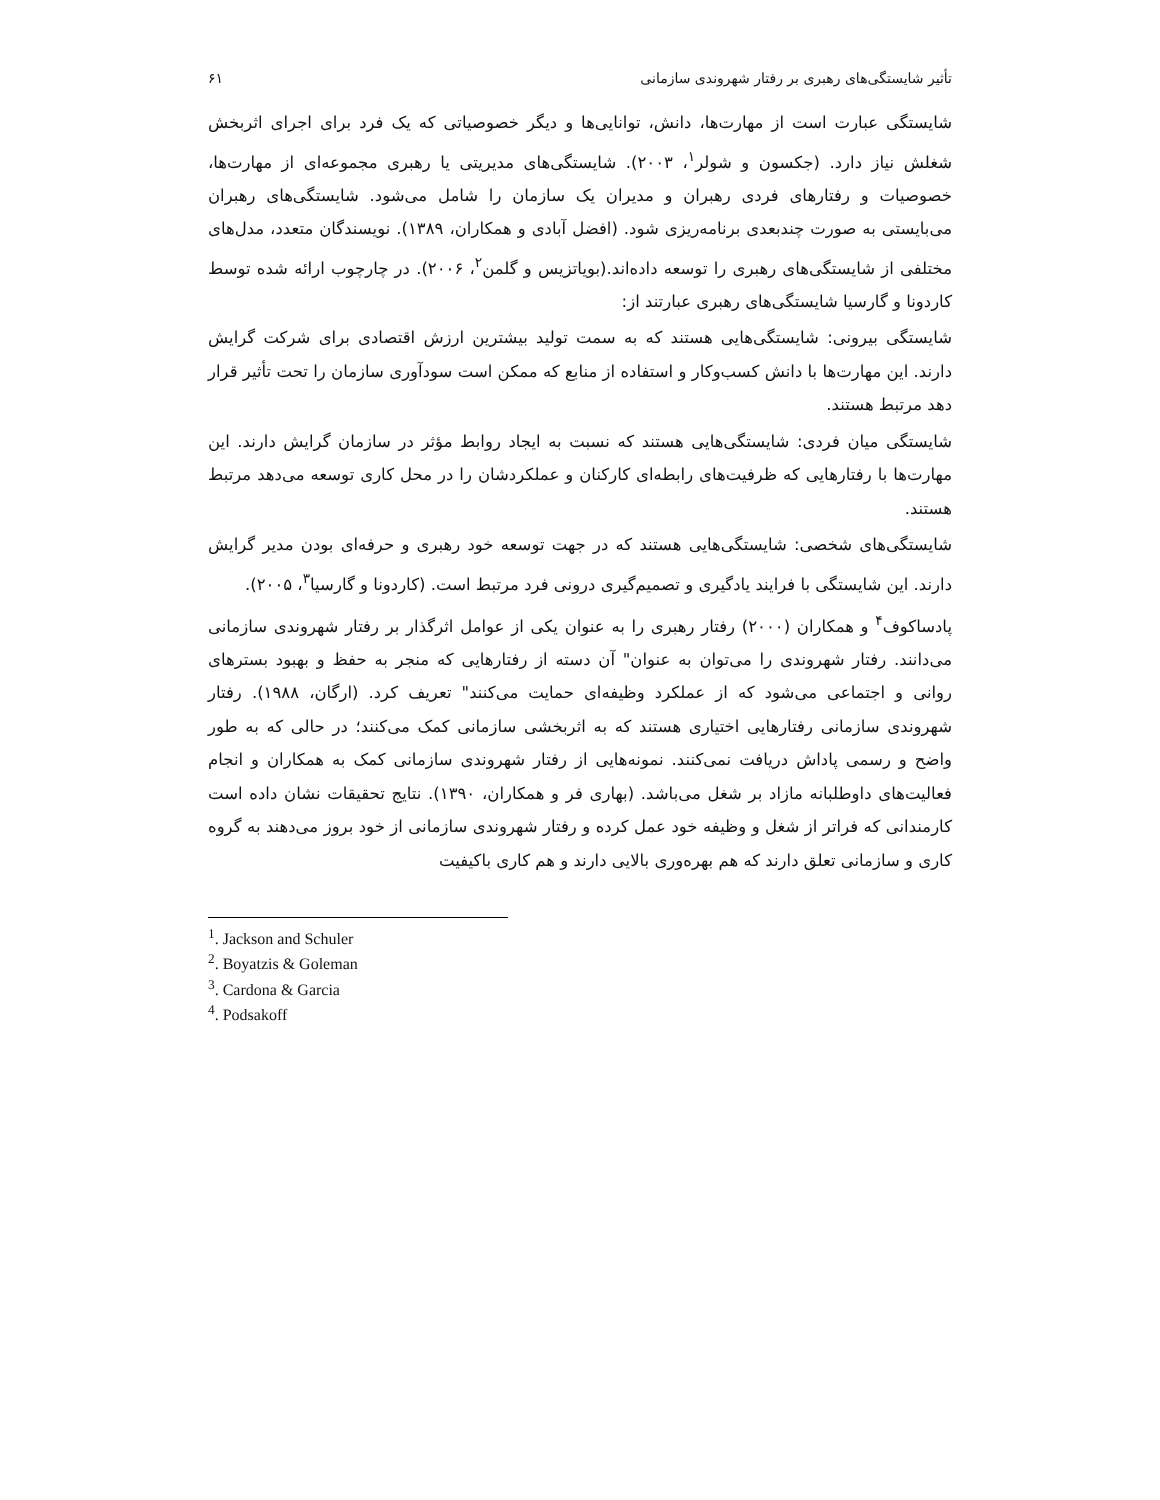تأثیر شایستگی‌های رهبری بر رفتار شهروندی سازمانی ۶۱
شایستگی عبارت است از مهارت‌ها، دانش، توانایی‌ها و دیگر خصوصیاتی که یک فرد برای اجرای اثربخش شغلش نیاز دارد. (جکسون و شولر<sup>۱</sup>، ۲۰۰۳). شایستگی‌های مدیریتی یا رهبری مجموعه‌ای از مهارت‌ها، خصوصیات و رفتارهای فردی رهبران و مدیران یک سازمان را شامل می‌شود. شایستگی‌های رهبران می‌بایستی به صورت چندبعدی برنامه‌ریزی شود. (افضل آبادی و همکاران، ۱۳۸۹). نویسندگان متعدد، مدل‌های مختلفی از شایستگی‌های رهبری را توسعه داده‌اند.(بویاتزیس و گلمن<sup>۲</sup>، ۲۰۰۶). در چارچوب ارائه شده توسط کاردونا و گارسیا شایستگی‌های رهبری عبارتند از:
شایستگی بیرونی: شایستگی‌هایی هستند که به سمت تولید بیشترین ارزش اقتصادی برای شرکت گرایش دارند. این مهارت‌ها با دانش کسب‌وکار و استفاده از منابع که ممکن است سودآوری سازمان را تحت تأثیر قرار دهد مرتبط هستند.
شایستگی میان فردی: شایستگی‌هایی هستند که نسبت به ایجاد روابط مؤثر در سازمان گرایش دارند. این مهارت‌ها با رفتارهایی که ظرفیت‌های رابطه‌ای کارکنان و عملکردشان را در محل کاری توسعه می‌دهد مرتبط هستند.
شایستگی‌های شخصی: شایستگی‌هایی هستند که در جهت توسعه خود رهبری و حرفه‌ای بودن مدیر گرایش دارند. این شایستگی با فرایند یادگیری و تصمیم‌گیری درونی فرد مرتبط است. (کاردونا و گارسیا<sup>۳</sup>، ۲۰۰۵).
پادساکوف<sup>۴</sup> و همکاران (۲۰۰۰) رفتار رهبری را به عنوان یکی از عوامل اثرگذار بر رفتار شهروندی سازمانی می‌دانند. رفتار شهروندی را می‌توان به عنوان" آن دسته از رفتارهایی که منجر به حفظ و بهبود بسترهای روانی و اجتماعی می‌شود که از عملکرد وظیفه‌ای حمایت می‌کنند" تعریف کرد. (ارگان، ۱۹۸۸). رفتار شهروندی سازمانی رفتارهایی اختیاری هستند که به اثربخشی سازمانی کمک می‌کنند؛ در حالی که به طور واضح و رسمی پاداش دریافت نمی‌کنند. نمونه‌هایی از رفتار شهروندی سازمانی کمک به همکاران و انجام فعالیت‌های داوطلبانه مازاد بر شغل می‌باشد. (بهاری فر و همکاران، ۱۳۹۰). نتایج تحقیقات نشان داده است کارمندانی که فراتر از شغل و وظیفه خود عمل کرده و رفتار شهروندی سازمانی از خود بروز می‌دهند به گروه کاری و سازمانی تعلق دارند که هم بهره‌وری بالایی دارند و هم کاری باکیفیت
<sup>1</sup>. Jackson and Schuler
<sup>2</sup>. Boyatzis & Goleman
<sup>3</sup>. Cardona & Garcia
<sup>4</sup>. Podsakoff